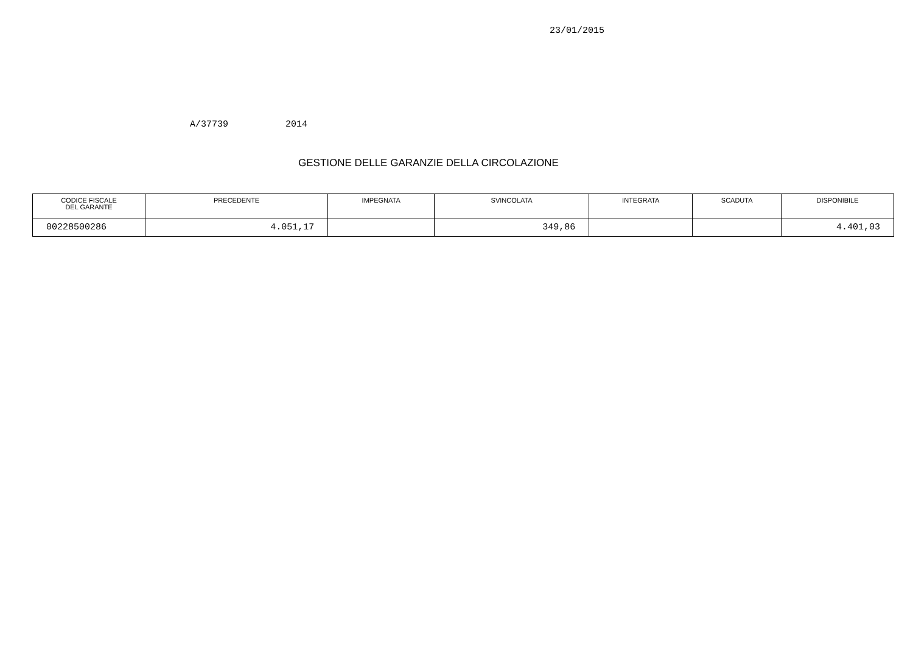23/01/2015
A/37739 2014
GESTIONE DELLE GARANZIE DELLA CIRCOLAZIONE
| CODICE FISCALE DEL GARANTE | PRECEDENTE | IMPEGNATA | SVINCOLATA | INTEGRATA | SCADUTA | DISPONIBILE |
| --- | --- | --- | --- | --- | --- | --- |
| 00228500286 | 4.051,17 | | 349,86 | | | 4.401,03 |